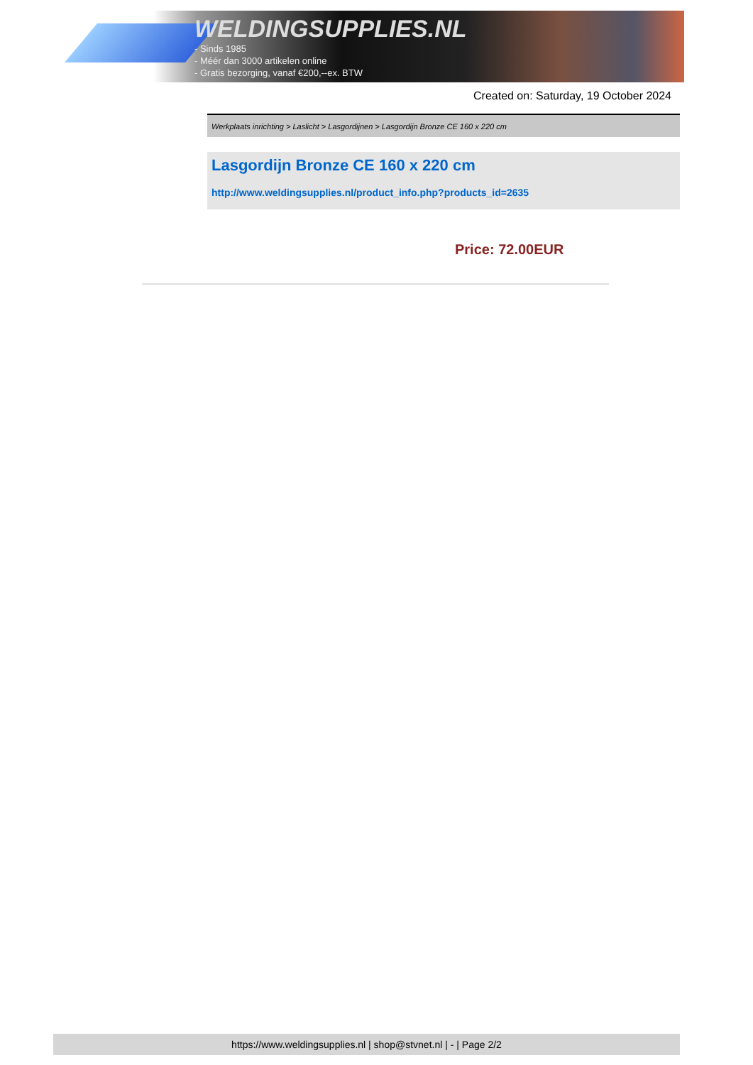WELDINGSUPPLIES.NL
- Sinds 1985
- Méér dan 3000 artikelen online
- Gratis bezorging, vanaf €200,--ex. BTW
Created on: Saturday, 19 October 2024
Werkplaats inrichting > Laslicht > Lasgordijnen > Lasgordijn Bronze CE 160 x 220 cm
Lasgordijn Bronze CE 160 x 220 cm
http://www.weldingsupplies.nl/product_info.php?products_id=2635
Price: 72.00EUR
https://www.weldingsupplies.nl | shop@stvnet.nl | - | Page 2/2